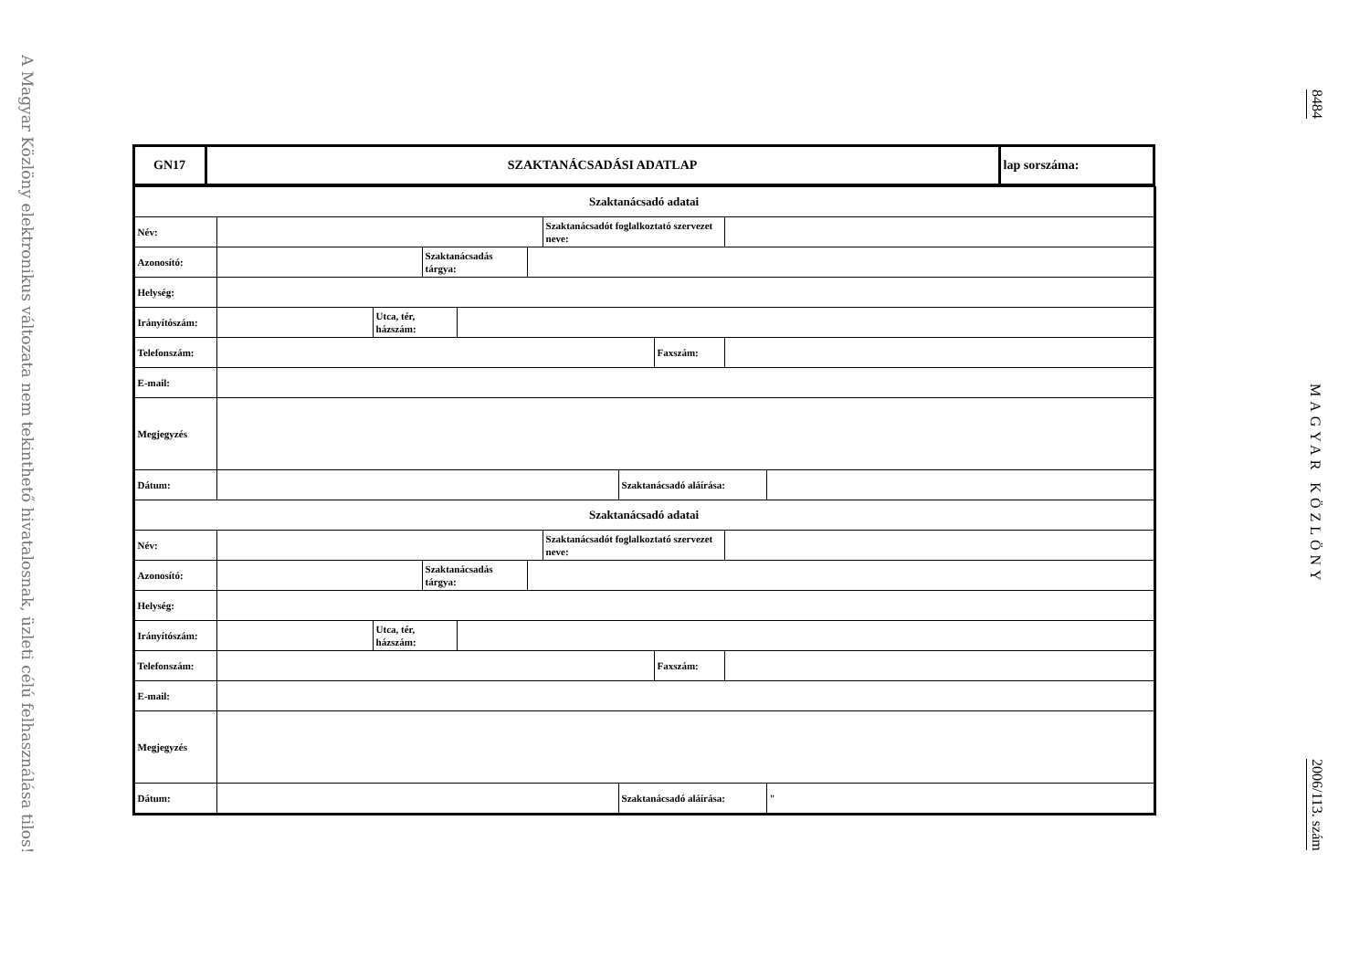A Magyar Közlöny elektronikus változata nem tekinthető hivatalosnak, üzleti célú felhasználása tilos!
| GN17 | SZAKTANÁCSADÁSI ADATLAP | lap sorszáma: |
| Szaktanácsadó adatai | | | | | | | | | | |
| --- | --- | --- | --- | --- | --- | --- | --- | --- | --- | --- |
| Név: | | | | | | Szaktanácsadót foglalkoztató szervezet neve: | | | | |
| Azonosító: | | | Szaktanácsadás tárgya: | | | | | | | |
| Helység: | | | | | | | | | | |
| Irányítószám: | | Utca, tér, házszám: | | | | | | | | |
| Telefonszám: | | | | | | | | Faxszám: | | |
| E-mail: | | | | | | | | | | |
| Megjegyzés | | | | | | | | | | |
| Dátum: | | | | | | | Szaktanácsadó aláírása: | | | |
| Szaktanácsadó adatai | | | | | | | | | | |
| Név: | | | | | | Szaktanácsadót foglalkoztató szervezet neve: | | | | |
| Azonosító: | | | Szaktanácsadás tárgya: | | | | | | | |
| Helység: | | | | | | | | | | |
| Irányítószám: | | Utca, tér, házszám: | | | | | | | | |
| Telefonszám: | | | | | | | | Faxszám: | | |
| E-mail: | | | | | | | | | | |
| Megjegyzés | | | | | | | | | | |
| Dátum: | | | | | | | Szaktanácsadó aláírása: | | | " |
8484
MAGYAR KÖZLÖNY
2006/113. szám